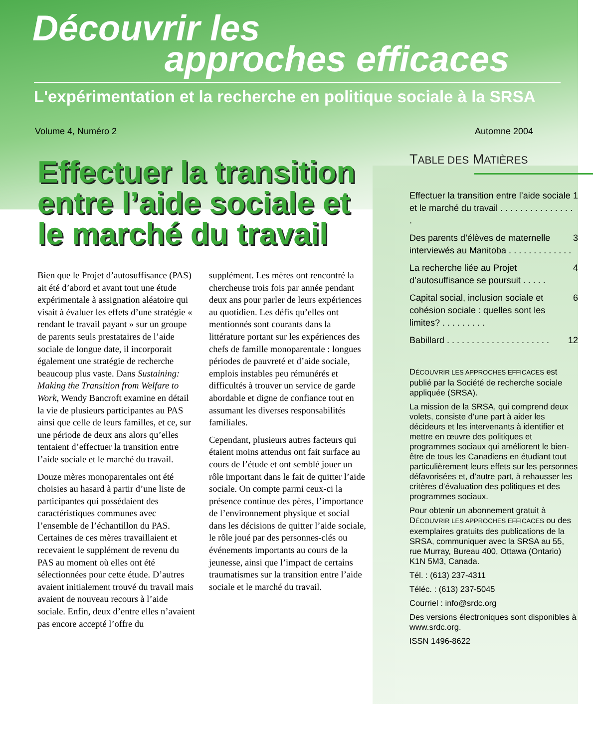Découvrir les
approches efficaces
L'expérimentation et la recherche en politique sociale à la SRSA
Volume 4, Numéro 2 Automne 2004
Effectuer la transition entre l’aide sociale et le marché du travail
Bien que le Projet d’autosuffisance (PAS) ait été d’abord et avant tout une étude expérimentale à assignation aléatoire qui visait à évaluer les effets d’une stratégie « rendant le travail payant » sur un groupe de parents seuls prestataires de l’aide sociale de longue date, il incorporait également une stratégie de recherche beaucoup plus vaste. Dans Sustaining: Making the Transition from Welfare to Work, Wendy Bancroft examine en détail la vie de plusieurs participantes au PAS ainsi que celle de leurs familles, et ce, sur une période de deux ans alors qu’elles tentaient d’effectuer la transition entre l’aide sociale et le marché du travail.
Douze mères monoparentales ont été choisies au hasard à partir d’une liste de participantes qui possédaient des caractéristiques communes avec l’ensemble de l’échantillon du PAS. Certaines de ces mères travaillaient et recevaient le supplément de revenu du PAS au moment où elles ont été sélectionnées pour cette étude. D’autres avaient initialement trouvé du travail mais avaient de nouveau recours à l’aide sociale. Enfin, deux d’entre elles n’avaient pas encore accepté l’offre du
supplément. Les mères ont rencontré la chercheuse trois fois par année pendant deux ans pour parler de leurs expériences au quotidien. Les défis qu’elles ont mentionnés sont courants dans la littérature portant sur les expériences des chefs de famille monoparentale : longues périodes de pauvreté et d’aide sociale, emplois instables peu rémunérés et difficultés à trouver un service de garde abordable et digne de confiance tout en assumant les diverses responsabilités familiales.
Cependant, plusieurs autres facteurs qui étaient moins attendus ont fait surface au cours de l’étude et ont semblé jouer un rôle important dans le fait de quitter l’aide sociale. On compte parmi ceux-ci la présence continue des pères, l’importance de l’environnement physique et social dans les décisions de quitter l’aide sociale, le rôle joué par des personnes-clés ou événements importants au cours de la jeunesse, ainsi que l’impact de certains traumatismes sur la transition entre l’aide sociale et le marché du travail.
TABLE DES MATIÈRES
Effectuer la transition entre l’aide sociale et le marché du travail . . . . . . . . . . . . . . . . 1
Des parents d’élèves de maternelle interviewés au Manitoba . . . . . . . . . . . . . 3
La recherche liée au Projet d’autosuffisance se poursuit . . . . . 4
Capital social, inclusion sociale et cohésion sociale : quelles sont les limites? . . . . . . . . . 6
Babillard . . . . . . . . . . . . . . . . . . . . . 12
DÉCOUVRIR LES APPROCHES EFFICACES est publié par la Société de recherche sociale appliquée (SRSA).
La mission de la SRSA, qui comprend deux volets, consiste d’une part à aider les décideurs et les intervenants à identifier et mettre en œuvre des politiques et programmes sociaux qui améliorent le bien-être de tous les Canadiens en étudiant tout particulièrement leurs effets sur les personnes défavorisées et, d’autre part, à rehausser les critères d’évaluation des politiques et des programmes sociaux.
Pour obtenir un abonnement gratuit à DÉCOUVRIR LES APPROCHES EFFICACES ou des exemplaires gratuits des publications de la SRSA, communiquer avec la SRSA au 55, rue Murray, Bureau 400, Ottawa (Ontario) K1N 5M3, Canada.
Tél. : (613) 237-4311
Téléc. : (613) 237-5045
Courriel : info@srdc.org
Des versions électroniques sont disponibles à www.srdc.org.
ISSN 1496-8622